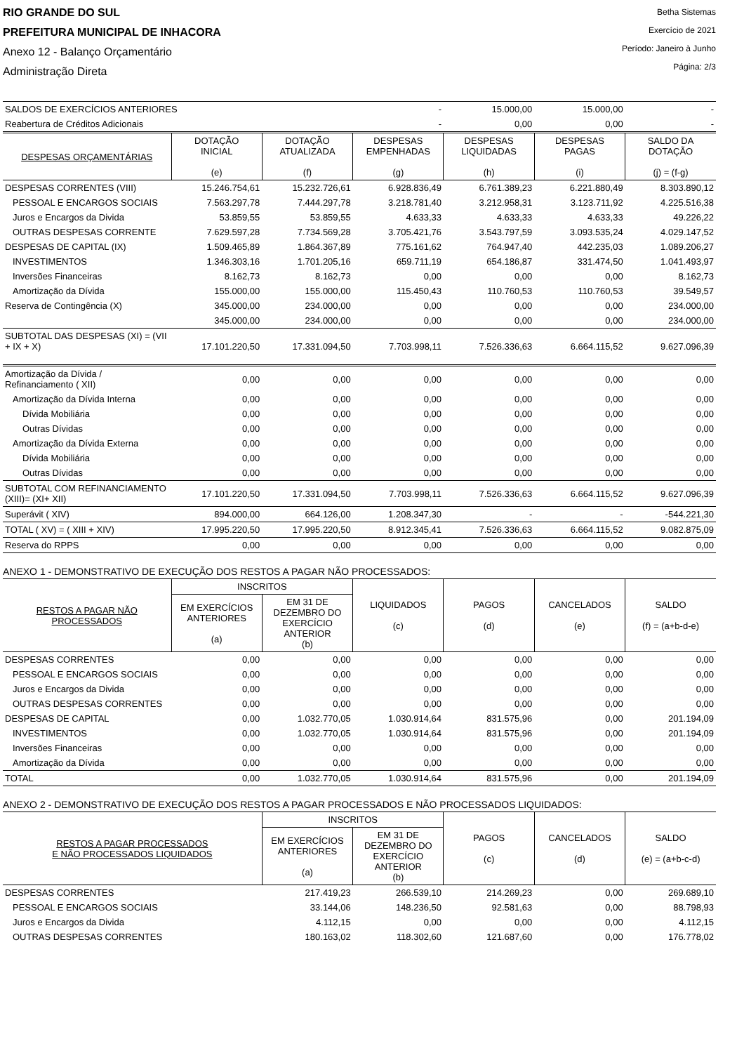RIO GRANDE DO SUL
PREFEITURA MUNICIPAL DE INHACORA
Anexo 12 - Balanço Orçamentário
Administração Direta
Betha Sistemas
Exercício de 2021
Período: Janeiro à Junho
Página: 2/3
| SALDOS DE EXERCÍCIOS ANTERIORES | | | - | 15.000,00 | 15.000,00 | - |
| Reabertura de Créditos Adicionais | | | - | 0,00 | 0,00 | - |
| DESPESAS ORÇAMENTÁRIAS | DOTAÇÃO INICIAL (e) | DOTAÇÃO ATUALIZADA (f) | DESPESAS EMPENHADAS (g) | DESPESAS LIQUIDADAS (h) | DESPESAS PAGAS (i) | SALDO DA DOTAÇÃO (j) = (f-g) |
| DESPESAS CORRENTES (VIII) | 15.246.754,61 | 15.232.726,61 | 6.928.836,49 | 6.761.389,23 | 6.221.880,49 | 8.303.890,12 |
| PESSOAL E ENCARGOS SOCIAIS | 7.563.297,78 | 7.444.297,78 | 3.218.781,40 | 3.212.958,31 | 3.123.711,92 | 4.225.516,38 |
| Juros e Encargos da Divida | 53.859,55 | 53.859,55 | 4.633,33 | 4.633,33 | 4.633,33 | 49.226,22 |
| OUTRAS DESPESAS CORRENTE | 7.629.597,28 | 7.734.569,28 | 3.705.421,76 | 3.543.797,59 | 3.093.535,24 | 4.029.147,52 |
| DESPESAS DE CAPITAL (IX) | 1.509.465,89 | 1.864.367,89 | 775.161,62 | 764.947,40 | 442.235,03 | 1.089.206,27 |
| INVESTIMENTOS | 1.346.303,16 | 1.701.205,16 | 659.711,19 | 654.186,87 | 331.474,50 | 1.041.493,97 |
| Inversões Financeiras | 8.162,73 | 8.162,73 | 0,00 | 0,00 | 0,00 | 8.162,73 |
| Amortização da Dívida | 155.000,00 | 155.000,00 | 115.450,43 | 110.760,53 | 110.760,53 | 39.549,57 |
| Reserva de Contingência (X) | 345.000,00 | 234.000,00 | 0,00 | 0,00 | 0,00 | 234.000,00 |
| | 345.000,00 | 234.000,00 | 0,00 | 0,00 | 0,00 | 234.000,00 |
| SUBTOTAL DAS DESPESAS (XI) = (VII + IX + X) | 17.101.220,50 | 17.331.094,50 | 7.703.998,11 | 7.526.336,63 | 6.664.115,52 | 9.627.096,39 |
| Amortização da Dívida / Refinanciamento ( XII) | 0,00 | 0,00 | 0,00 | 0,00 | 0,00 | 0,00 |
| Amortização da Dívida Interna | 0,00 | 0,00 | 0,00 | 0,00 | 0,00 | 0,00 |
| Dívida Mobiliária | 0,00 | 0,00 | 0,00 | 0,00 | 0,00 | 0,00 |
| Outras Dívidas | 0,00 | 0,00 | 0,00 | 0,00 | 0,00 | 0,00 |
| Amortização da Dívida Externa | 0,00 | 0,00 | 0,00 | 0,00 | 0,00 | 0,00 |
| Dívida Mobiliária | 0,00 | 0,00 | 0,00 | 0,00 | 0,00 | 0,00 |
| Outras Dívidas | 0,00 | 0,00 | 0,00 | 0,00 | 0,00 | 0,00 |
| SUBTOTAL COM REFINANCIAMENTO (XIII)= (XI+ XII) | 17.101.220,50 | 17.331.094,50 | 7.703.998,11 | 7.526.336,63 | 6.664.115,52 | 9.627.096,39 |
| Superávit ( XIV) | 894.000,00 | 664.126,00 | 1.208.347,30 | - | - | -544.221,30 |
| TOTAL ( XV) = ( XIII + XIV) | 17.995.220,50 | 17.995.220,50 | 8.912.345,41 | 7.526.336,63 | 6.664.115,52 | 9.082.875,09 |
| Reserva do RPPS | 0,00 | 0,00 | 0,00 | 0,00 | 0,00 | 0,00 |
ANEXO 1 - DEMONSTRATIVO DE EXECUÇÃO DOS RESTOS A PAGAR NÃO PROCESSADOS:
| RESTOS A PAGAR NÃO PROCESSADOS | INSCRITOS | | LIQUIDADOS (c) | PAGOS (d) | CANCELADOS (e) | SALDO (f) = (a+b-d-e) |
| --- | --- | --- | --- | --- | --- | --- |
| | EM EXERCÍCIOS ANTERIORES (a) | EM 31 DE DEZEMBRO DO EXERCÍCIO ANTERIOR (b) | | | | |
| DESPESAS CORRENTES | 0,00 | 0,00 | 0,00 | 0,00 | 0,00 | 0,00 |
| PESSOAL E ENCARGOS SOCIAIS | 0,00 | 0,00 | 0,00 | 0,00 | 0,00 | 0,00 |
| Juros e Encargos da Divida | 0,00 | 0,00 | 0,00 | 0,00 | 0,00 | 0,00 |
| OUTRAS DESPESAS CORRENTES | 0,00 | 0,00 | 0,00 | 0,00 | 0,00 | 0,00 |
| DESPESAS DE CAPITAL | 0,00 | 1.032.770,05 | 1.030.914,64 | 831.575,96 | 0,00 | 201.194,09 |
| INVESTIMENTOS | 0,00 | 1.032.770,05 | 1.030.914,64 | 831.575,96 | 0,00 | 201.194,09 |
| Inversões Financeiras | 0,00 | 0,00 | 0,00 | 0,00 | 0,00 | 0,00 |
| Amortização da Dívida | 0,00 | 0,00 | 0,00 | 0,00 | 0,00 | 0,00 |
| TOTAL | 0,00 | 1.032.770,05 | 1.030.914,64 | 831.575,96 | 0,00 | 201.194,09 |
ANEXO 2 - DEMONSTRATIVO DE EXECUÇÃO DOS RESTOS A PAGAR PROCESSADOS E NÃO PROCESSADOS LIQUIDADOS:
| RESTOS A PAGAR PROCESSADOS E NÃO PROCESSADOS LIQUIDADOS | INSCRITOS | | PAGOS (c) | CANCELADOS (d) | SALDO (e) = (a+b-c-d) |
| --- | --- | --- | --- | --- | --- |
| | EM EXERCÍCIOS ANTERIORES (a) | EM 31 DE DEZEMBRO DO EXERCÍCIO ANTERIOR (b) | | | |
| DESPESAS CORRENTES | 217.419,23 | 266.539,10 | 214.269,23 | 0,00 | 269.689,10 |
| PESSOAL E ENCARGOS SOCIAIS | 33.144,06 | 148.236,50 | 92.581,63 | 0,00 | 88.798,93 |
| Juros e Encargos da Divida | 4.112,15 | 0,00 | 0,00 | 0,00 | 4.112,15 |
| OUTRAS DESPESAS CORRENTES | 180.163,02 | 118.302,60 | 121.687,60 | 0,00 | 176.778,02 |